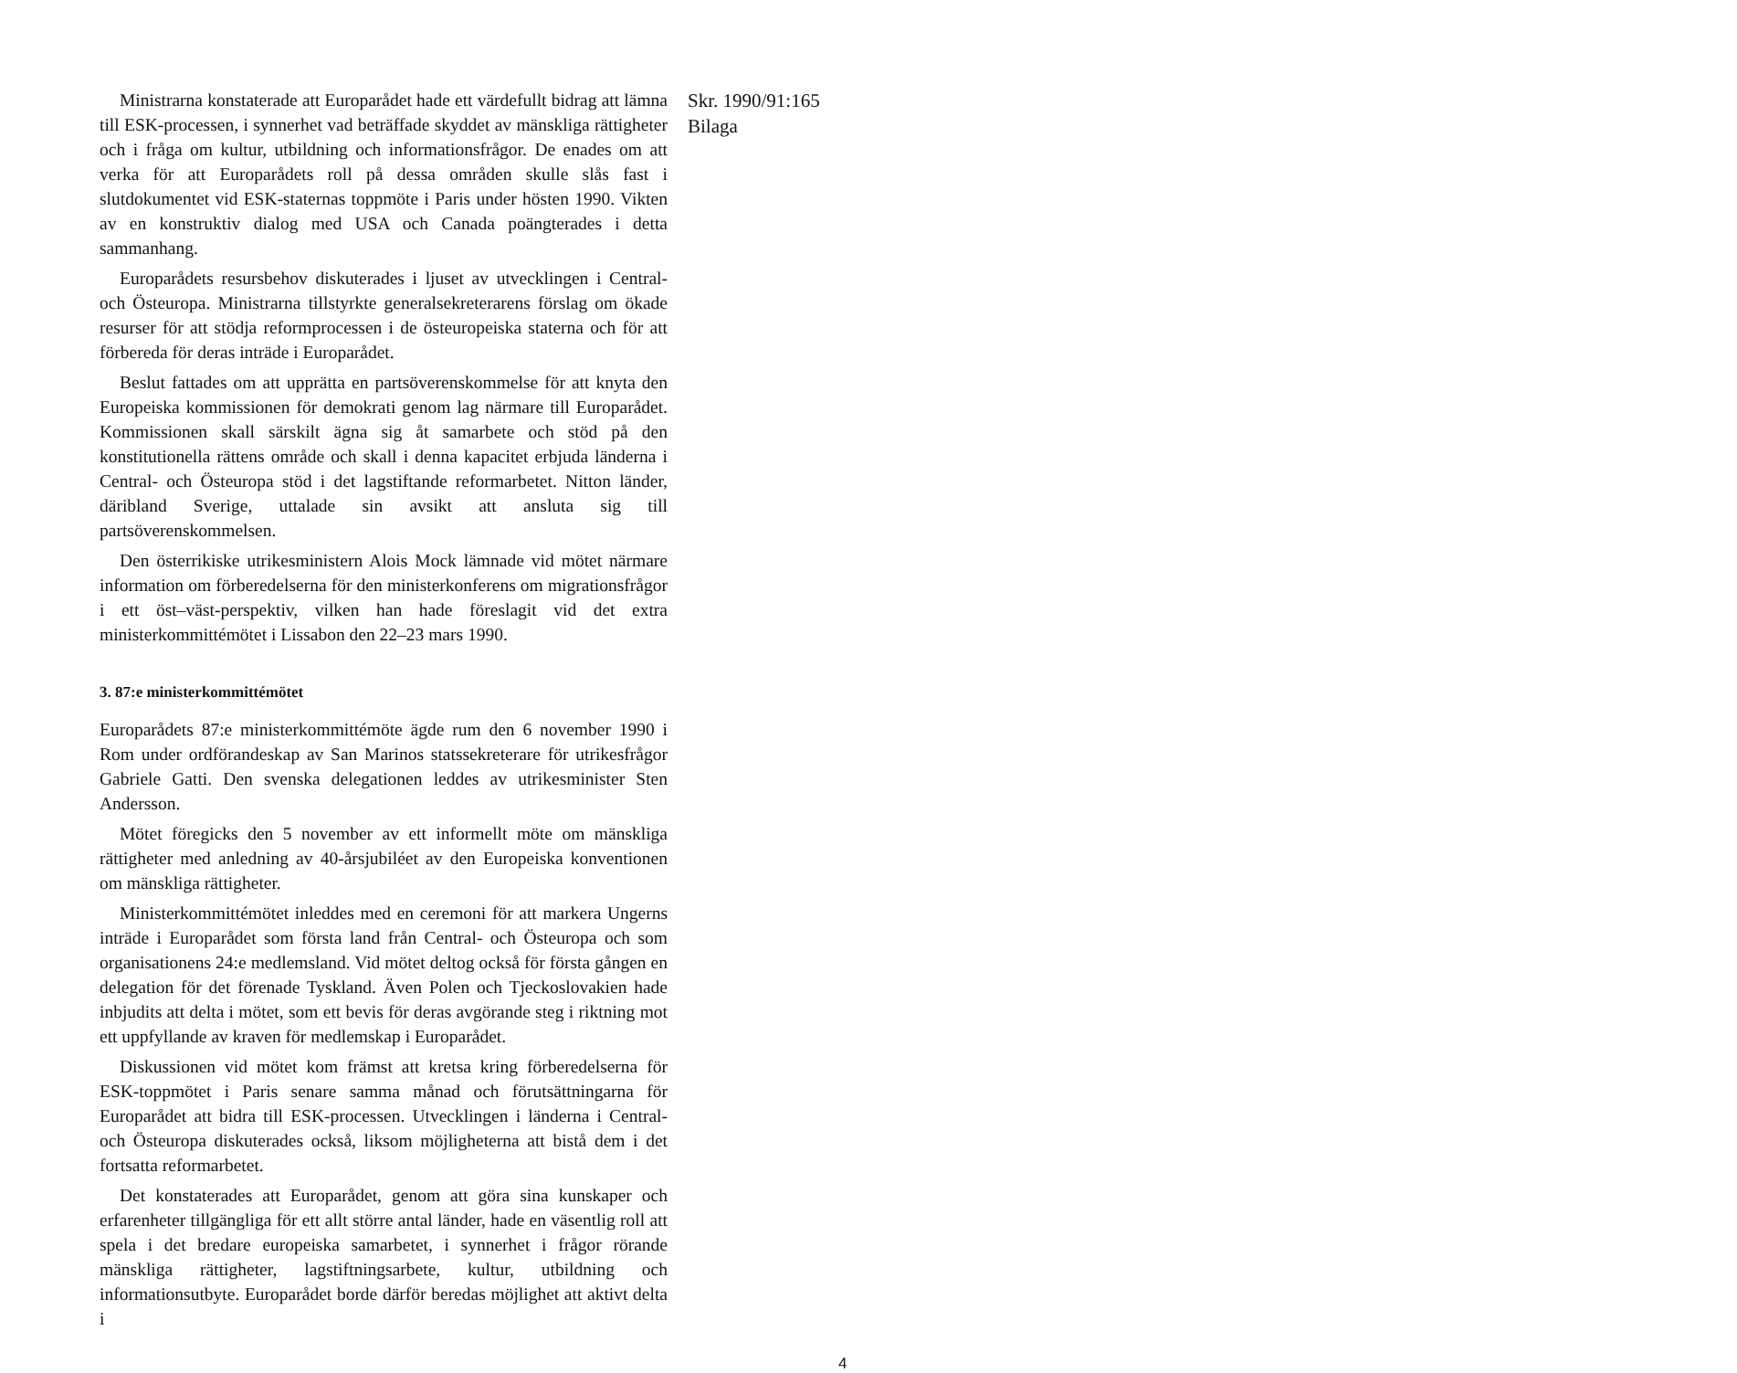Ministrarna konstaterade att Europarådet hade ett värdefullt bidrag att lämna till ESK-processen, i synnerhet vad beträffade skyddet av mänskliga rättigheter och i fråga om kultur, utbildning och informationsfrågor. De enades om att verka för att Europarådets roll på dessa områden skulle slås fast i slutdokumentet vid ESK-staternas toppmöte i Paris under hösten 1990. Vikten av en konstruktiv dialog med USA och Canada poängterades i detta sammanhang.
Europarådets resursbehov diskuterades i ljuset av utvecklingen i Central- och Östeuropa. Ministrarna tillstyrkte generalsekreterarens förslag om ökade resurser för att stödja reformprocessen i de östeuropeiska staterna och för att förbereda för deras inträde i Europarådet.
Beslut fattades om att upprätta en partsöverenskommelse för att knyta den Europeiska kommissionen för demokrati genom lag närmare till Europarådet. Kommissionen skall särskilt ägna sig åt samarbete och stöd på den konstitutionella rättens område och skall i denna kapacitet erbjuda länderna i Central- och Östeuropa stöd i det lagstiftande reformarbetet. Nitton länder, däribland Sverige, uttalade sin avsikt att ansluta sig till partsöverenskommelsen.
Den österrikiske utrikesministern Alois Mock lämnade vid mötet närmare information om förberedelserna för den ministerkonferens om migrationsfrågor i ett öst–väst-perspektiv, vilken han hade föreslagit vid det extra ministerkommittémötet i Lissabon den 22–23 mars 1990.
3. 87:e ministerkommittémötet
Europarådets 87:e ministerkommittémöte ägde rum den 6 november 1990 i Rom under ordförandeskap av San Marinos statssekreterare för utrikesfrågor Gabriele Gatti. Den svenska delegationen leddes av utrikesminister Sten Andersson.
Mötet föregicks den 5 november av ett informellt möte om mänskliga rättigheter med anledning av 40-årsjubiléet av den Europeiska konventionen om mänskliga rättigheter.
Ministerkommittémötet inleddes med en ceremoni för att markera Ungerns inträde i Europarådet som första land från Central- och Östeuropa och som organisationens 24:e medlemsland. Vid mötet deltog också för första gången en delegation för det förenade Tyskland. Även Polen och Tjeckoslovakien hade inbjudits att delta i mötet, som ett bevis för deras avgörande steg i riktning mot ett uppfyllande av kraven för medlemskap i Europarådet.
Diskussionen vid mötet kom främst att kretsa kring förberedelserna för ESK-toppmötet i Paris senare samma månad och förutsättningarna för Europarådet att bidra till ESK-processen. Utvecklingen i länderna i Central- och Östeuropa diskuterades också, liksom möjligheterna att bistå dem i det fortsatta reformarbetet.
Det konstaterades att Europarådet, genom att göra sina kunskaper och erfarenheter tillgängliga för ett allt större antal länder, hade en väsentlig roll att spela i det bredare europeiska samarbetet, i synnerhet i frågor rörande mänskliga rättigheter, lagstiftningsarbete, kultur, utbildning och informationsutbyte. Europarådet borde därför beredas möjlighet att aktivt delta i
Skr. 1990/91:165
Bilaga
4